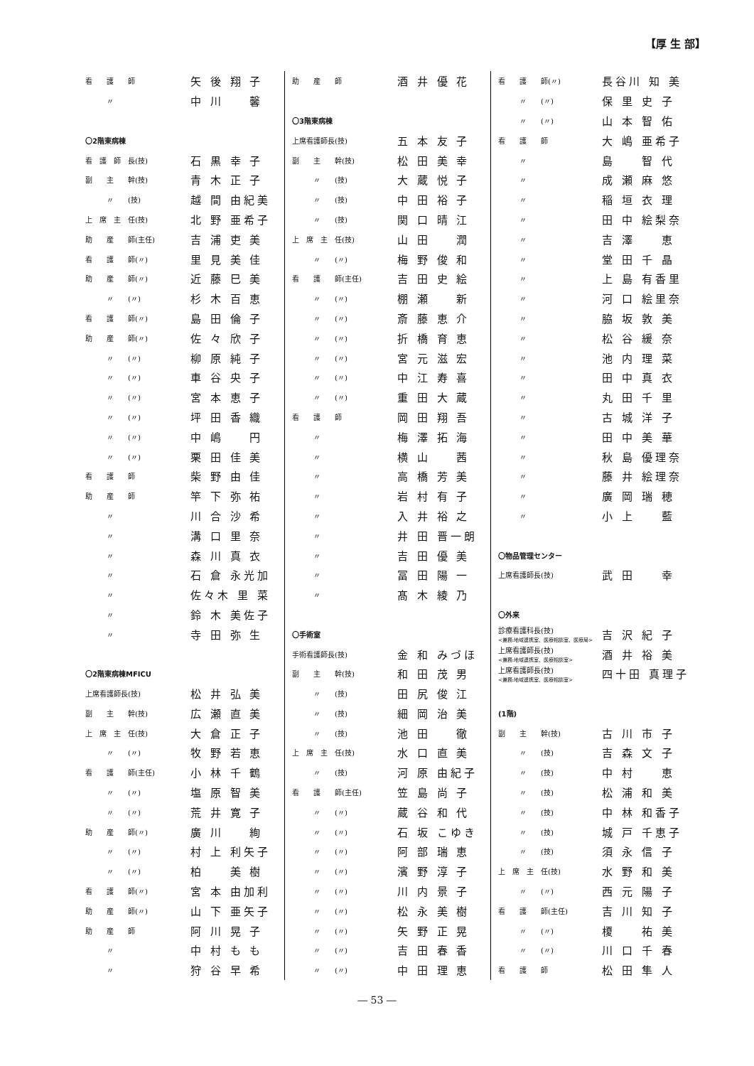【厚 生 部】
| 看 護 師 | 矢 後 翔 子 |
| 〃 | 中 川 馨 |
| 〇2階東病棟 | |
| 看 護 師 長(技) | 石 黒 幸 子 |
| 副 主 幹(技) | 青 木 正 子 |
| 〃 (技) | 越 間 由紀美 |
| 上 席 主 任(技) | 北 野 亜希子 |
| 助 産 師(主任) | 吉 浦 吏 美 |
| 看 護 師(〃) | 里 見 美 佳 |
| 助 産 師(〃) | 近 藤 巳 美 |
| 〃 (〃) | 杉 木 百 恵 |
| 看 護 師(〃) | 島 田 倫 子 |
| 助 産 師(〃) | 佐 々 欣 子 |
| 〃 (〃) | 柳 原 純 子 |
| 〃 (〃) | 車 谷 央 子 |
| 〃 (〃) | 宮 本 恵 子 |
| 〃 (〃) | 坪 田 香 織 |
| 〃 (〃) | 中 嶋 円 |
| 〃 (〃) | 栗 田 佳 美 |
| 看 護 師 | 柴 野 由 佳 |
| 助 産 師 | 竿 下 弥 祐 |
| 〃 | 川 合 沙 希 |
| 〃 | 溝 口 里 奈 |
| 〃 | 森 川 真 衣 |
| 〃 | 石 倉 永光加 |
| 〃 | 佐々木 里 菜 |
| 〃 | 鈴 木 美佐子 |
| 〃 | 寺 田 弥 生 |
| 〇2階東病棟MFICU | |
| 上席看護師長(技) | 松 井 弘 美 |
| 副 主 幹(技) | 広 瀬 直 美 |
| 上 席 主 任(技) | 大 倉 正 子 |
| 〃 (〃) | 牧 野 若 恵 |
| 看 護 師(主任) | 小 林 千 鶴 |
| 〃 (〃) | 塩 原 智 美 |
| 〃 (〃) | 荒 井 寛 子 |
| 助 産 師(〃) | 廣 川 絢 |
| 〃 (〃) | 村 上 利矢子 |
| 〃 (〃) | 柏 美 樹 |
| 看 護 師(〃) | 宮 本 由加利 |
| 助 産 師(〃) | 山 下 亜矢子 |
| 助 産 師 | 阿 川 晃 子 |
| 〃 | 中 村 も も |
| 〃 | 狩 谷 早 希 |
| 助 産 師 | 酒 井 優 花 |
| 〇3階東病棟 | |
| 上席看護師長(技) | 五 本 友 子 |
| 副 主 幹(技) | 松 田 美 幸 |
| 〃 (技) | 大 蔵 悦 子 |
| 〃 (技) | 中 田 裕 子 |
| 〃 (技) | 関 口 晴 江 |
| 上 席 主 任(技) | 山 田 潤 |
| 〃 (〃) | 梅 野 俊 和 |
| 看 護 師(主任) | 吉 田 史 絵 |
| 〃 (〃) | 棚 瀬 新 |
| 〃 (〃) | 斎 藤 恵 介 |
| 〃 (〃) | 折 橋 育 恵 |
| 〃 (〃) | 宮 元 滋 宏 |
| 〃 (〃) | 中 江 寿 喜 |
| 〃 (〃) | 重 田 大 蔵 |
| 看 護 師 | 岡 田 翔 吾 |
| 〃 | 梅 澤 拓 海 |
| 〃 | 横 山 茜 |
| 〃 | 高 橋 芳 美 |
| 〃 | 岩 村 有 子 |
| 〃 | 入 井 裕 之 |
| 〃 | 井 田 晋一朗 |
| 〃 | 吉 田 優 美 |
| 〃 | 冨 田 陽 一 |
| 〃 | 髙 木 綾 乃 |
| 〇手術室 | |
| 手術看護師長(技) | 金 和 みづほ |
| 副 主 幹(技) | 和 田 茂 男 |
| 〃 (技) | 田 尻 俊 江 |
| 〃 (技) | 細 岡 治 美 |
| 〃 (技) | 池 田 徹 |
| 上 席 主 任(技) | 水 口 直 美 |
| 〃 (技) | 河 原 由紀子 |
| 看 護 師(主任) | 笠 島 尚 子 |
| 〃 (〃) | 蔵 谷 和 代 |
| 〃 (〃) | 石 坂 こゆき |
| 〃 (〃) | 阿 部 瑞 恵 |
| 〃 (〃) | 濱 野 淳 子 |
| 〃 (〃) | 川 内 景 子 |
| 〃 (〃) | 松 永 美 樹 |
| 〃 (〃) | 矢 野 正 晃 |
| 〃 (〃) | 吉 田 春 香 |
| 〃 (〃) | 中 田 理 恵 |
| 看 護 師(〃) | 長谷川 知 美 |
| 〃 (〃) | 保 里 史 子 |
| 〃 (〃) | 山 本 智 佑 |
| 看 護 師 | 大 嶋 亜希子 |
| 〃 | 島 智 代 |
| 〃 | 成 瀬 麻 悠 |
| 〃 | 稲 垣 衣 理 |
| 〃 | 田 中 絵梨奈 |
| 〃 | 吉 澤 恵 |
| 〃 | 堂 田 千 晶 |
| 〃 | 上 島 有香里 |
| 〃 | 河 口 絵里奈 |
| 〃 | 脇 坂 敦 美 |
| 〃 | 松 谷 緩 奈 |
| 〃 | 池 内 理 菜 |
| 〃 | 田 中 真 衣 |
| 〃 | 丸 田 千 里 |
| 〃 | 古 城 洋 子 |
| 〃 | 田 中 美 華 |
| 〃 | 秋 島 優理奈 |
| 〃 | 藤 井 絵理奈 |
| 〃 | 廣 岡 瑞 穂 |
| 〃 | 小 上 藍 |
| 〇物品管理センター | |
| 上席看護師長(技) | 武 田 幸 |
| 〇外来 | |
| 診療看護科長(技) <兼務:地域連携室、医療相談室、医療局> | 吉 沢 紀 子 |
| 上席看護師長(技) <兼務:地域連携室、医療相談室> | 酒 井 裕 美 |
| 上席看護師長(技) <兼務:地域連携室、医療相談室> | 四十田 真理子 |
| (1階) | |
| 副 主 幹(技) | 古 川 市 子 |
| 〃 (技) | 吉 森 文 子 |
| 〃 (技) | 中 村 恵 |
| 〃 (技) | 松 浦 和 美 |
| 〃 (技) | 中 林 和香子 |
| 〃 (技) | 城 戸 千恵子 |
| 〃 (技) | 須 永 信 子 |
| 上 席 主 任(技) | 水 野 和 美 |
| 〃 (〃) | 西 元 陽 子 |
| 看 護 師(主任) | 吉 川 知 子 |
| 〃 (〃) | 榎 祐 美 |
| 〃 (〃) | 川 口 千 春 |
| 看 護 師 | 松 田 隼 人 |
― 53 ―